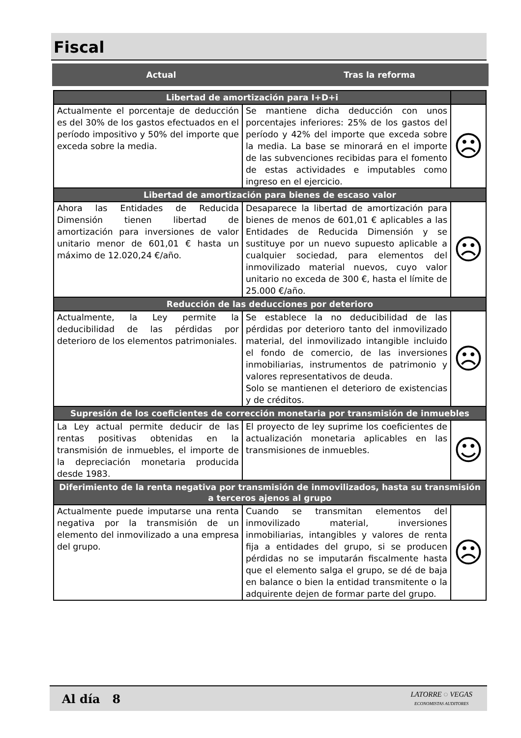Fiscal
Actual Tras la reforma
| Libertad de amortización para I+D+i | | |
| --- | --- | --- |
| Actualmente el porcentaje de deducción es del 30% de los gastos efectuados en el período impositivo y 50% del importe que exceda sobre la media. | Se mantiene dicha deducción con unos porcentajes inferiores: 25% de los gastos del período y 42% del importe que exceda sobre la media. La base se minorará en el importe de las subvenciones recibidas para el fomento de estas actividades e imputables como ingreso en el ejercicio. | ☹ |
| Libertad de amortización para bienes de escaso valor | | |
| Ahora las Entidades de Reducida Dimensión tienen libertad de amortización para inversiones de valor unitario menor de 601,01 € hasta un máximo de 12.020,24 €/año. | Desaparece la libertad de amortización para bienes de menos de 601,01 € aplicables a las Entidades de Reducida Dimensión y se sustituye por un nuevo supuesto aplicable a cualquier sociedad, para elementos del inmovilizado material nuevos, cuyo valor unitario no exceda de 300 €, hasta el límite de 25.000 €/año. | ☹ |
| Reducción de las deducciones por deterioro | | |
| Actualmente, la Ley permite la deducibilidad de las pérdidas por deterioro de los elementos patrimoniales. | Se establece la no deducibilidad de las pérdidas por deterioro tanto del inmovilizado material, del inmovilizado intangible incluido el fondo de comercio, de las inversiones inmobiliarias, instrumentos de patrimonio y valores representativos de deuda. Solo se mantienen el deterioro de existencias y de créditos. | ☹ |
| Supresión de los coeficientes de corrección monetaria por transmisión de inmuebles | | |
| La Ley actual permite deducir de las rentas positivas obtenidas en la transmisión de inmuebles, el importe de la depreciación monetaria producida desde 1983. | El proyecto de ley suprime los coeficientes de actualización monetaria aplicables en las transmisiones de inmuebles. | ☺ |
| Diferimiento de la renta negativa por transmisión de inmovilizados, hasta su transmisión a terceros ajenos al grupo | | |
| Actualmente puede imputarse una renta negativa por la transmisión de un elemento del inmovilizado a una empresa del grupo. | Cuando se transmitan elementos del inmovilizado material, inversiones inmobiliarias, intangibles y valores de renta fija a entidades del grupo, si se producen pérdidas no se imputarán fiscalmente hasta que el elemento salga el grupo, se dé de baja en balance o bien la entidad transmitente o la adquirente dejen de formar parte del grupo. | ☹ |
Al día 8
LATORRE ◌ VEGAS
ECONOMISTAS AUDITORES